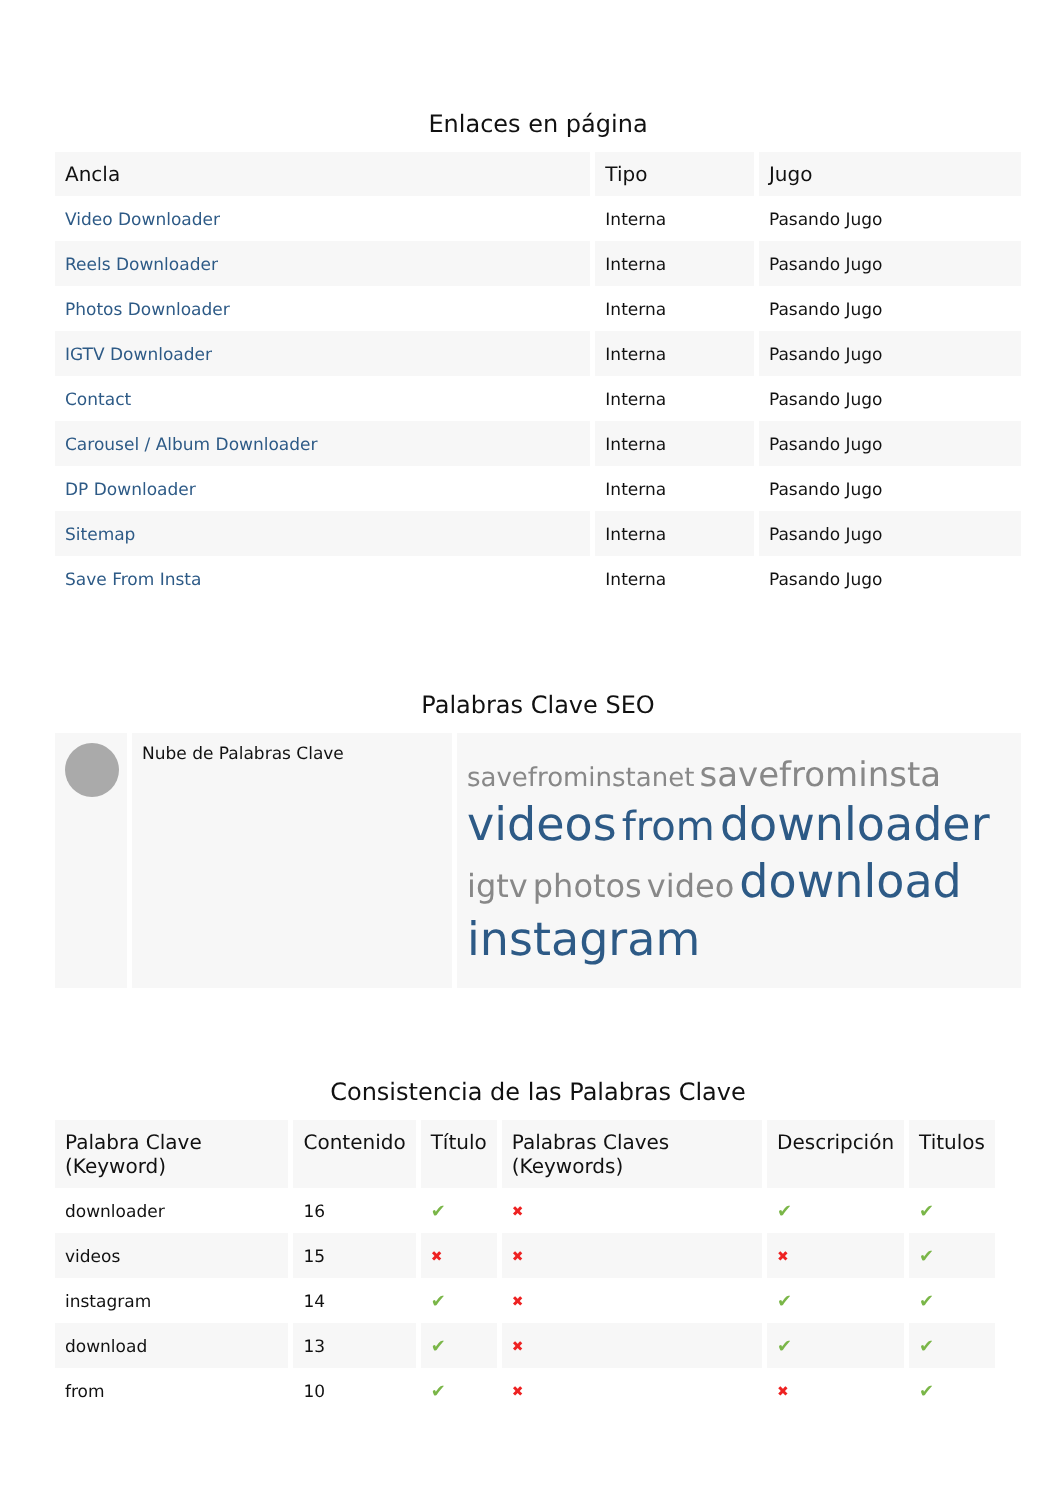Enlaces en página
| Ancla | Tipo | Jugo |
| --- | --- | --- |
| Video Downloader | Interna | Pasando Jugo |
| Reels Downloader | Interna | Pasando Jugo |
| Photos Downloader | Interna | Pasando Jugo |
| IGTV Downloader | Interna | Pasando Jugo |
| Contact | Interna | Pasando Jugo |
| Carousel / Album Downloader | Interna | Pasando Jugo |
| DP Downloader | Interna | Pasando Jugo |
| Sitemap | Interna | Pasando Jugo |
| Save From Insta | Interna | Pasando Jugo |
Palabras Clave SEO
Nube de Palabras Clave
savefrominstanet savefrominsta videos from downloader igtv photos video download instagram
Consistencia de las Palabras Clave
| Palabra Clave (Keyword) | Contenido | Título | Palabras Claves (Keywords) | Descripción | Titulos |
| --- | --- | --- | --- | --- | --- |
| downloader | 16 | ✔ | ✖ | ✔ | ✔ |
| videos | 15 | ✖ | ✖ | ✖ | ✔ |
| instagram | 14 | ✔ | ✖ | ✔ | ✔ |
| download | 13 | ✔ | ✖ | ✔ | ✔ |
| from | 10 | ✔ | ✖ | ✖ | ✔ |